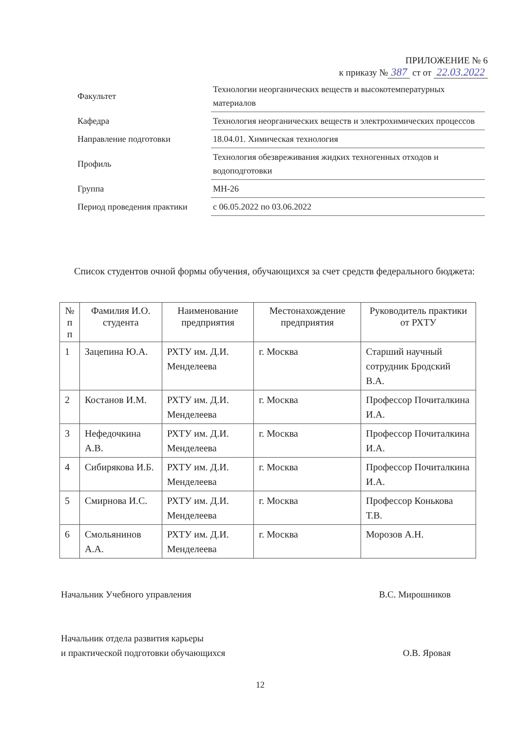ПРИЛОЖЕНИЕ № 6
к приказу № 387 ст от 22.03.2022
| Факультет | Технологии неорганических веществ и высокотемпературных материалов |
| Кафедра | Технология неорганических веществ и электрохимических процессов |
| Направление подготовки | 18.04.01. Химическая технология |
| Профиль | Технология обезвреживания жидких техногенных отходов и водоподготовки |
| Группа | МН-26 |
| Период проведения практики | с 06.05.2022 по 03.06.2022 |
Список студентов очной формы обучения, обучающихся за счет средств федерального бюджета:
| № п п | Фамилия И.О. студента | Наименование предприятия | Местонахождение предприятия | Руководитель практики от РХТУ |
| --- | --- | --- | --- | --- |
| 1 | Зацепина Ю.А. | РХТУ им. Д.И. Менделеева | г. Москва | Старший научный сотрудник Бродский В.А. |
| 2 | Костанов И.М. | РХТУ им. Д.И. Менделеева | г. Москва | Профессор Почиталкина И.А. |
| 3 | Нефедочкина А.В. | РХТУ им. Д.И. Менделеева | г. Москва | Профессор Почиталкина И.А. |
| 4 | Сибирякова И.Б. | РХТУ им. Д.И. Менделеева | г. Москва | Профессор Почиталкина И.А. |
| 5 | Смирнова И.С. | РХТУ им. Д.И. Менделеева | г. Москва | Профессор Конькова Т.В. |
| 6 | Смольянинов А.А. | РХТУ им. Д.И. Менделеева | г. Москва | Морозов А.Н. |
Начальник Учебного управления В.С. Мирошников
Начальник отдела развития карьеры
и практической подготовки обучающихся О.В. Яровая
12